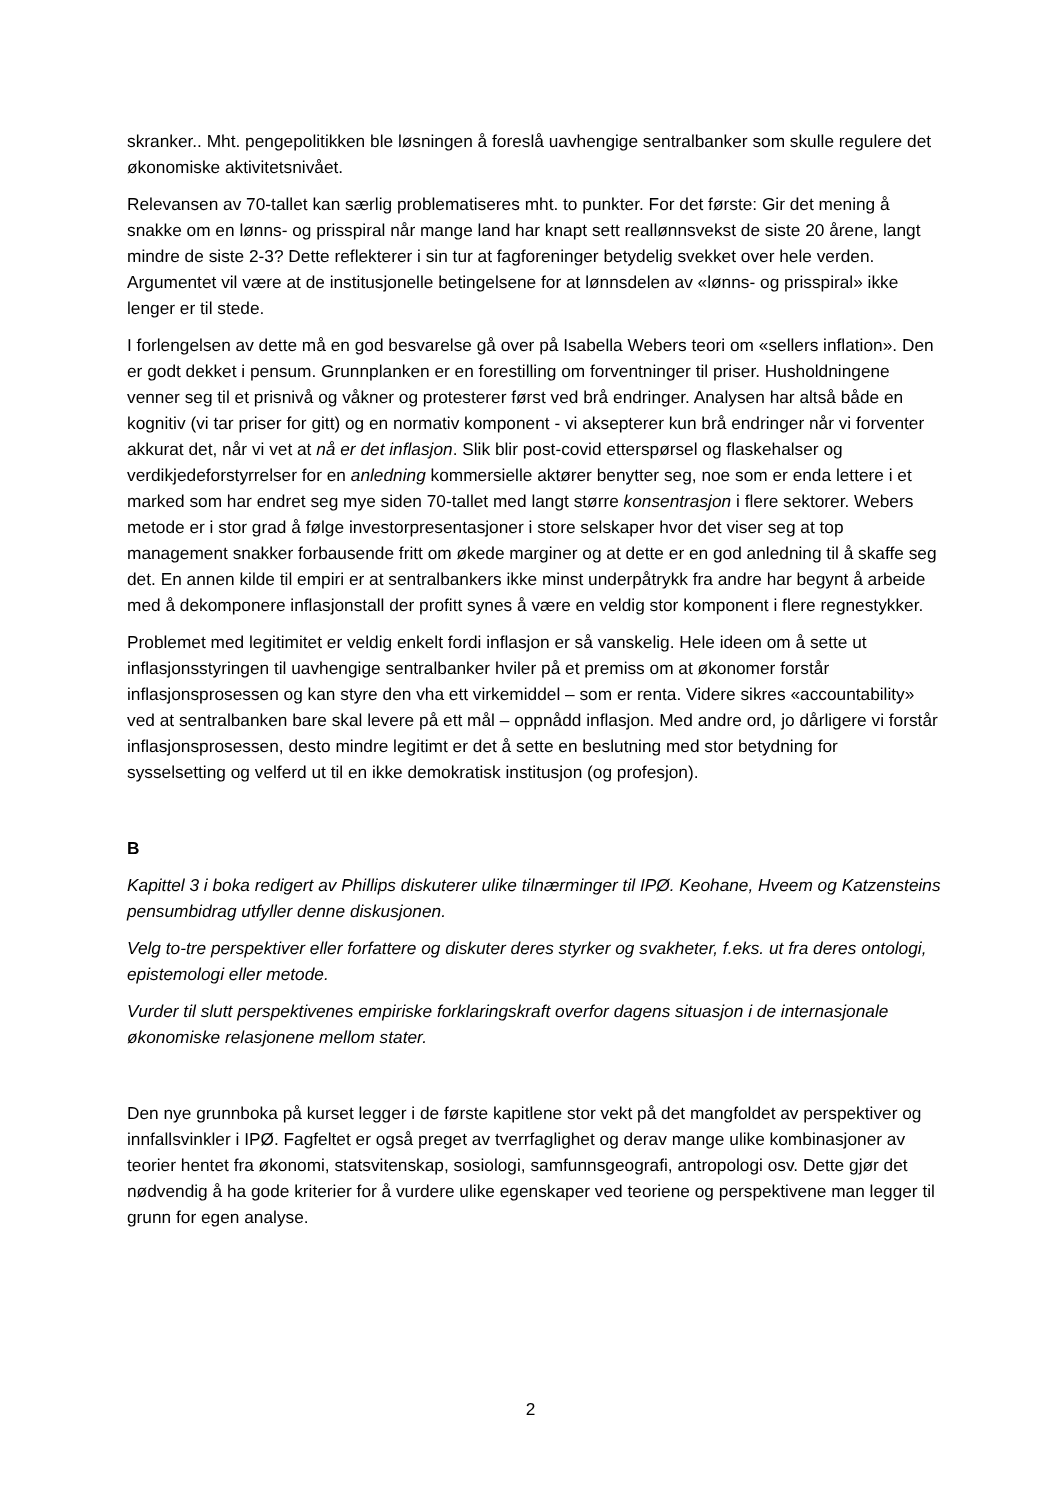skranker.. Mht. pengepolitikken ble løsningen å foreslå uavhengige sentralbanker som skulle regulere det økonomiske aktivitetsnivået.
Relevansen av 70-tallet kan særlig problematiseres mht. to punkter. For det første: Gir det mening å snakke om en lønns- og prisspiral når mange land har knapt sett reallønnsvekst de siste 20 årene, langt mindre de siste 2-3? Dette reflekterer i sin tur at fagforeninger betydelig svekket over hele verden. Argumentet vil være at de institusjonelle betingelsene for at lønnsdelen av «lønns- og prisspiral» ikke lenger er til stede.
I forlengelsen av dette må en god besvarelse gå over på Isabella Webers teori om «sellers inflation». Den er godt dekket i pensum. Grunnplanken er en forestilling om forventninger til priser. Husholdningene venner seg til et prisnivå og våkner og protesterer først ved brå endringer. Analysen har altså både en kognitiv (vi tar priser for gitt) og en normativ komponent - vi aksepterer kun brå endringer når vi forventer akkurat det, når vi vet at nå er det inflasjon. Slik blir post-covid etterspørsel og flaskehalser og verdikjedeforstyrrelser for en anledning kommersielle aktører benytter seg, noe som er enda lettere i et marked som har endret seg mye siden 70-tallet med langt større konsentrasjon i flere sektorer. Webers metode er i stor grad å følge investorpresentasjoner i store selskaper hvor det viser seg at top management snakker forbausende fritt om økede marginer og at dette er en god anledning til å skaffe seg det. En annen kilde til empiri er at sentralbankers ikke minst underpåtrykk fra andre har begynt å arbeide med å dekomponere inflasjonstall der profitt synes å være en veldig stor komponent i flere regnestykker.
Problemet med legitimitet er veldig enkelt fordi inflasjon er så vanskelig. Hele ideen om å sette ut inflasjonsstyringen til uavhengige sentralbanker hviler på et premiss om at økonomer forstår inflasjonsprosessen og kan styre den vha ett virkemiddel – som er renta. Videre sikres «accountability» ved at sentralbanken bare skal levere på ett mål – oppnådd inflasjon. Med andre ord, jo dårligere vi forstår inflasjonsprosessen, desto mindre legitimt er det å sette en beslutning med stor betydning for sysselsetting og velferd ut til en ikke demokratisk institusjon (og profesjon).
B
Kapittel 3 i boka redigert av Phillips diskuterer ulike tilnærminger til IPØ. Keohane, Hveem og Katzensteins pensumbidrag utfyller denne diskusjonen.
Velg to-tre perspektiver eller forfattere og diskuter deres styrker og svakheter, f.eks. ut fra deres ontologi, epistemologi eller metode.
Vurder til slutt perspektivenes empiriske forklaringskraft overfor dagens situasjon i de internasjonale økonomiske relasjonene mellom stater.
Den nye grunnboka på kurset legger i de første kapitlene stor vekt på det mangfoldet av perspektiver og innfallsvinkler i IPØ. Fagfeltet er også preget av tverrfaglighet og derav mange ulike kombinasjoner av teorier hentet fra økonomi, statsvitenskap, sosiologi, samfunnsgeografi, antropologi osv. Dette gjør det nødvendig å ha gode kriterier for å vurdere ulike egenskaper ved teoriene og perspektivene man legger til grunn for egen analyse.
2